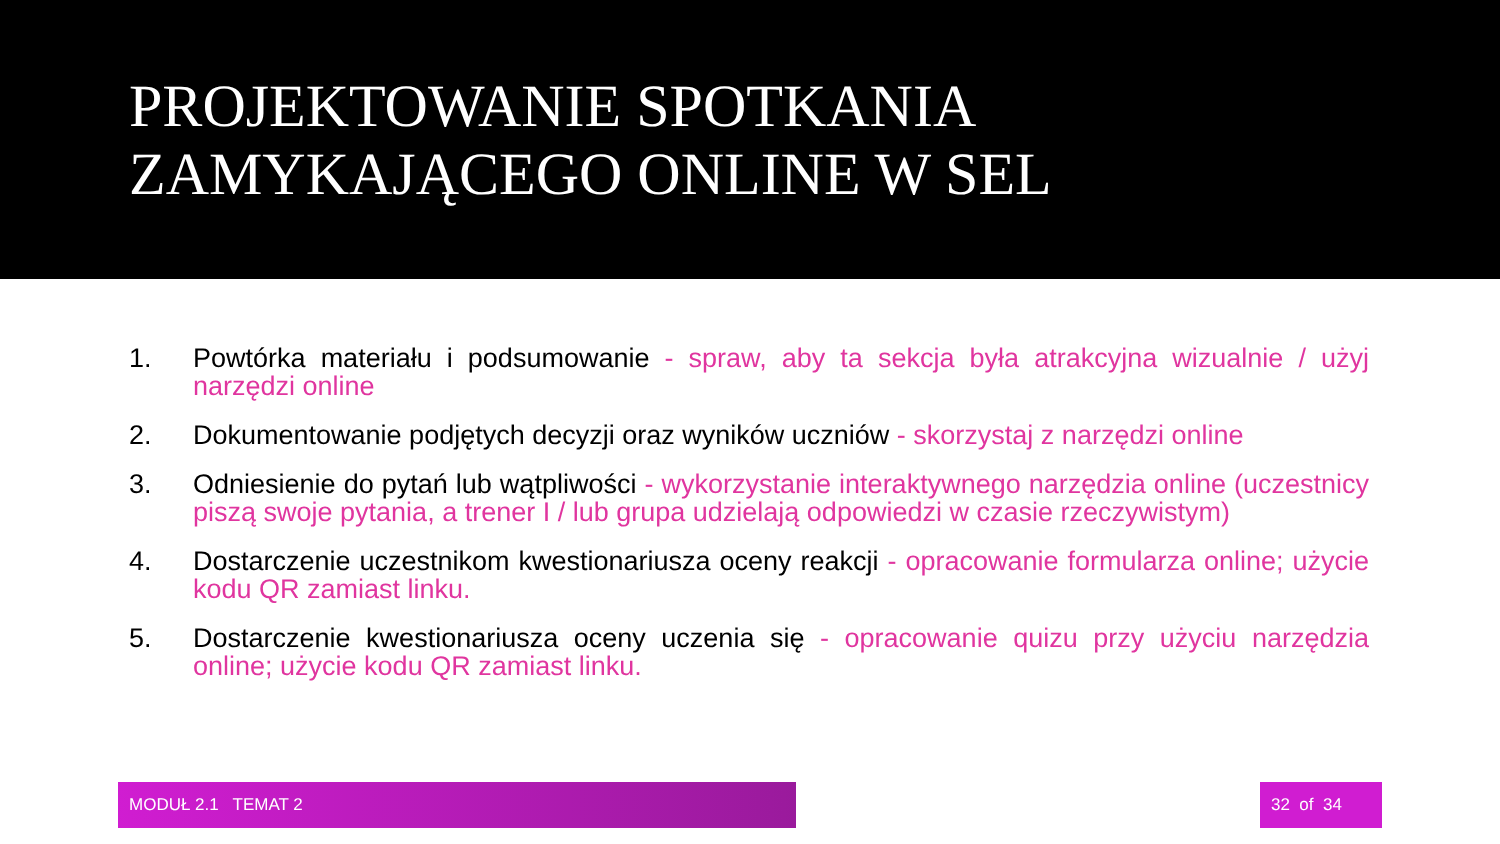PROJEKTOWANIE SPOTKANIA
ZAMYKAJĄCEGO ONLINE W SEL
1. Powtórka materiału i podsumowanie - spraw, aby ta sekcja była atrakcyjna wizualnie / użyj narzędzi online
2. Dokumentowanie podjętych decyzji oraz wyników uczniów - skorzystaj z narzędzi online
3. Odniesienie do pytań lub wątpliwości - wykorzystanie interaktywnego narzędzia online (uczestnicy piszą swoje pytania, a trener I / lub grupa udzielają odpowiedzi w czasie rzeczywistym)
4. Dostarczenie uczestnikom kwestionariusza oceny reakcji - opracowanie formularza online; użycie kodu QR zamiast linku.
5. Dostarczenie kwestionariusza oceny uczenia się - opracowanie quizu przy użyciu narzędzia online; użycie kodu QR zamiast linku.
MODUŁ 2.1 TEMAT 2 32 of 34